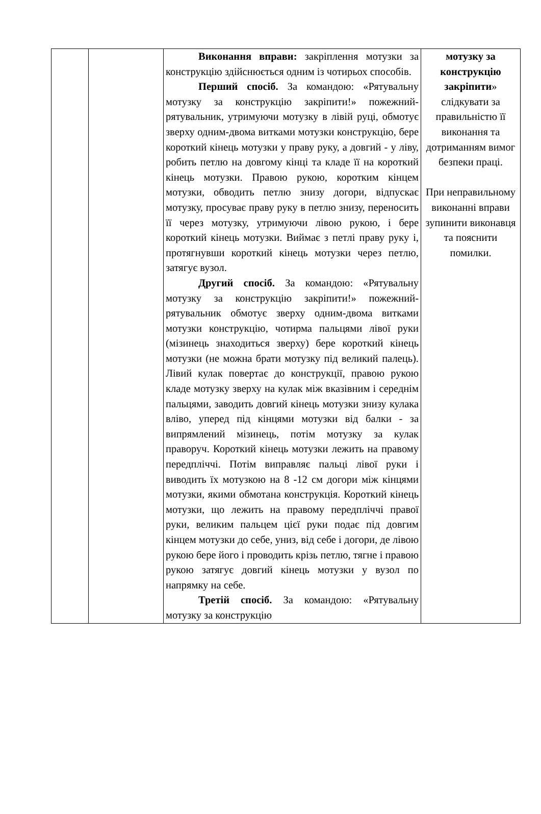| | | Виконання вправи: закріплення мотузки за конструкцію здійснюється одним із чотирьох способів. Перший спосіб. За командою: «Рятувальну мотузку за конструкцію закріпити!» пожежний-рятувальник, утримуючи мотузку в лівій руці, обмотує зверху одним-двома витками мотузки конструкцію, бере короткий кінець мотузки у праву руку, а довгий - у ліву, робить петлю на довгому кінці та кладе її на короткий кінець мотузки. Правою рукою, коротким кінцем мотузки, обводить петлю знизу догори, відпускає мотузку, просуває праву руку в петлю знизу, переносить її через мотузку, утримуючи лівою рукою, і бере короткий кінець мотузки. Виймає з петлі праву руку і, протягнувши короткий кінець мотузки через петлю, затягує вузол. Другий спосіб. За командою: «Рятувальну мотузку за конструкцію закріпити!» пожежний-рятувальник обмотує зверху одним-двома витками мотузки конструкцію, чотирма пальцями лівої руки (мізинець знаходиться зверху) бере короткий кінець мотузки (не можна брати мотузку під великий палець). Лівий кулак повертає до конструкції, правою рукою кладе мотузку зверху на кулак між вказівним і середнім пальцями, заводить довгий кінець мотузки знизу кулака вліво, уперед під кінцями мотузки від балки - за випрямлений мізинець, потім мотузку за кулак праворуч. Короткий кінець мотузки лежить на правому передпліччі. Потім виправляє пальці лівої руки і виводить їх мотузкою на 8 -12 см догори між кінцями мотузки, якими обмотана конструкція. Короткий кінець мотузки, що лежить на правому передпліччі правої руки, великим пальцем цієї руки подає під довгим кінцем мотузки до себе, униз, від себе і догори, де лівою рукою бере його і проводить крізь петлю, тягне і правою рукою затягує довгий кінець мотузки у вузол по напрямку на себе. Третій спосіб. За командою: «Рятувальну мотузку за конструкцію | мотузку за конструкцію закріпити » слідкувати за правильністю її виконання та дотриманням вимог безпеки праці. При неправильному виконанні вправи зупинити виконавця та пояснити помилки. |